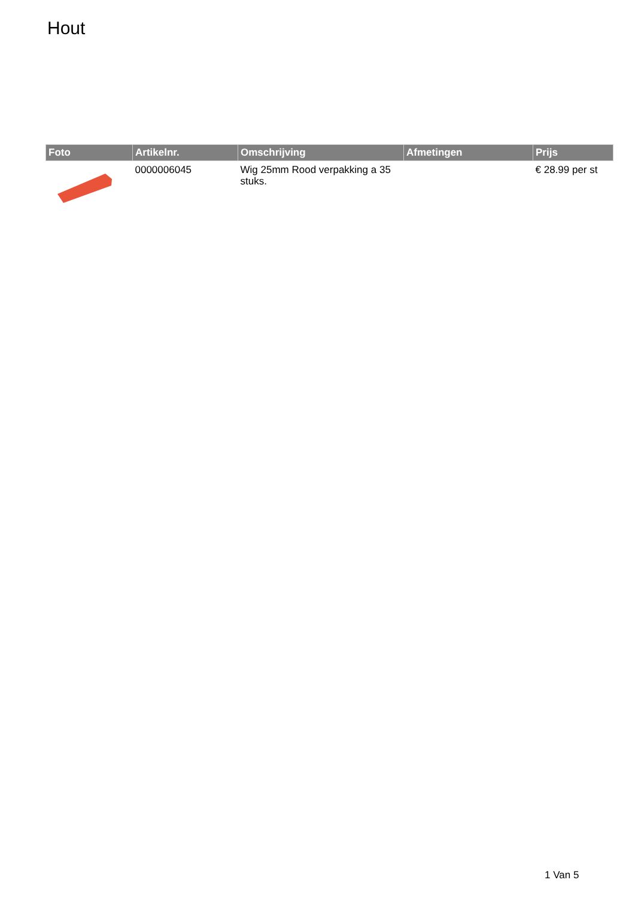Hout
| Foto | Artikelnr. | Omschrijving | Afmetingen | Prijs |
| --- | --- | --- | --- | --- |
| | 0000006045 | Wig 25mm Rood verpakking a 35 stuks. | | € 28.99 per st |
1 Van 5